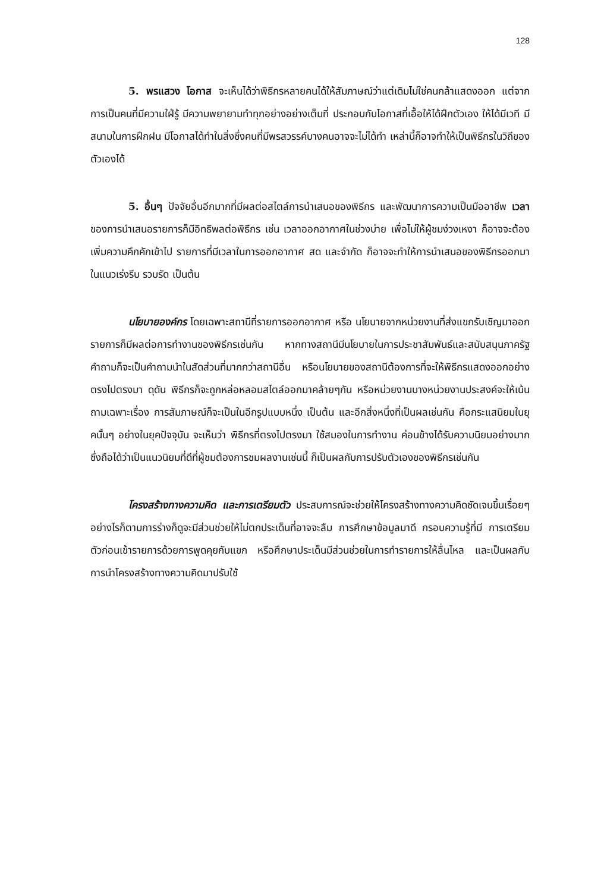128
5. พรแสวง โอกาส จะเห็นได้ว่าพิธีกรหลายคนได้ให้สัมภาษณ์ว่าแต่เดิมไม่ใช่คนกล้าแสดงออก แต่จากการเป็นคนที่มีความใฝ่รู้ มีความพยายามทำทุกอย่างอย่างเต็มที่ ประกอบกับโอกาสที่เอื้อให้ได้ฝึกตัวเอง ให้ได้มีเวที มีสนามในการฝึกฝน มีโอกาสได้ทำในสิ่งซึ่งคนที่มีพรสวรรค์บางคนอาจจะไม่ได้ทำ เหล่านี้ก็อาจทำให้เป็นพิธีกรในวิถีของตัวเองได้
5. อื่นๆ ปัจจัยอื่นอีกมากที่มีผลต่อสไตล์การนำเสนอของพิธีกร และพัฒนาการความเป็นมืออาชีพ เวลาของการนำเสนอรายการก็มีอิทธิพลต่อพิธีกร เช่น เวลาออกอากาศในช่วงบ่าย เพื่อไม่ให้ผู้ชมง่วงเหงา ก็อาจจะต้องเพิ่มความคึกคักเข้าไป รายการที่มีเวลาในการออกอากาศ สด และจำกัด ก็อาจจะทำให้การนำเสนอของพิธีกรออกมาในแนวเร่งรีบ รวบรัด เป็นต้น
นโยบายองค์กร โดยเฉพาะสถานีที่รายการออกอากาศ หรือ นโยบายจากหน่วยงานที่ส่งแขกรับเชิญมาออกรายการก็มีผลต่อการทำงานของพิธีกรเช่นกัน หากทางสถานีมีนโยบายในการประชาสัมพันธ์และสนับสนุนภาครัฐ คำถามก็จะเป็นคำถามนำในสัดส่วนที่มากกว่าสถานีอื่น หรือนโยบายของสถานีต้องการที่จะให้พิธีกรแสดงออกอย่างตรงไปตรงมา ดุดัน พิธีกรก็จะถูกหล่อหลอมสไตล์ออกมาคล้ายๆกัน หรือหน่วยงานบางหน่วยงานประสงค์จะให้เน้นถามเฉพาะเรื่อง การสัมภาษณ์ก็จะเป็นในอีกรูปแบบหนึ่ง เป็นต้น และอีกสิ่งหนึ่งที่เป็นผลเช่นกัน คือกระแสนิยมในยุคนั้นๆ อย่างในยุคปัจจุบัน จะเห็นว่า พิธีกรที่ตรงไปตรงมา ใช้สมองในการทำงาน ค่อนข้างได้รับความนิยมอย่างมาก ซึ่งถือได้ว่าเป็นแนวนิยมที่ดีที่ผู้ชมต้องการชมผลงานเช่นนี้ ก็เป็นผลกับการปรับตัวเองของพิธีกรเช่นกัน
โครงสร้างทางความคิด และการเตรียมตัว ประสบการณ์จะช่วยให้โครงสร้างทางความคิดชัดเจนขึ้นเรื่อยๆ อย่างไรก็ตามการร่างก็ดูจะมีส่วนช่วยให้ไม่ตกประเด็นที่อาจจะลืม การศึกษาข้อมูลมาดี กรอบความรู้ที่มี การเตรียมตัวก่อนเข้ารายการด้วยการพูดคุยกับแขก หรือศึกษาประเด็นมีส่วนช่วยในการทำรายการให้ลื่นไหล และเป็นผลกับการนำโครงสร้างทางความคิดมาปรับใช้